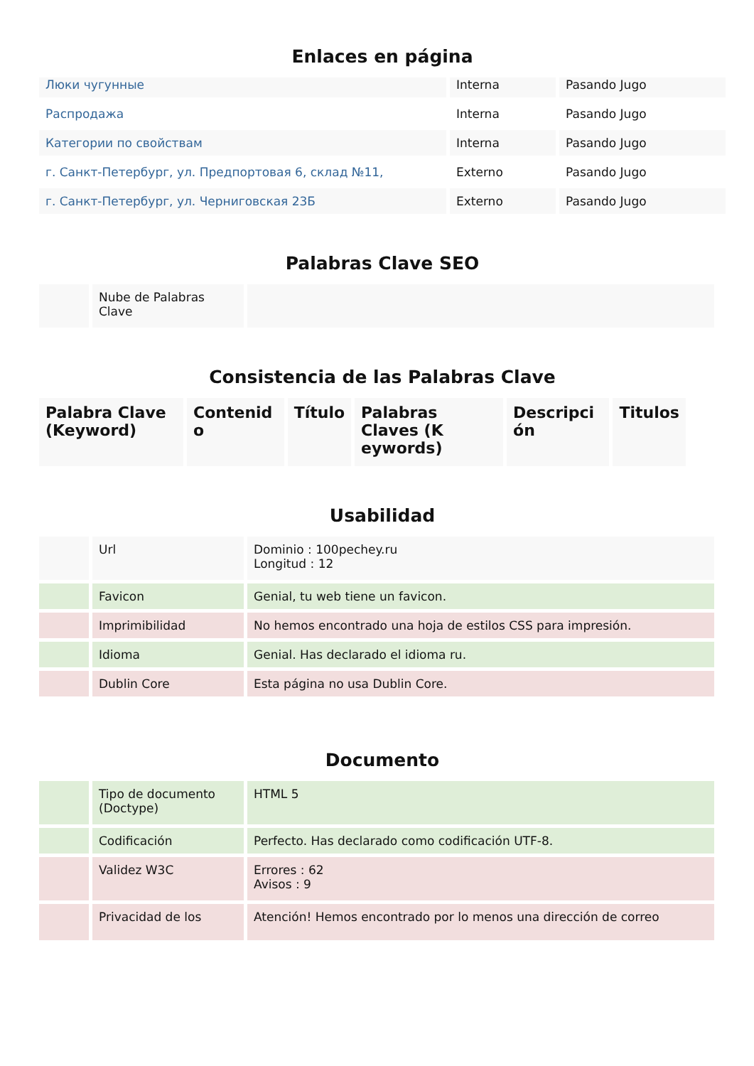Enlaces en página
| Люки чугунные | Interna | Pasando Jugo |
| Распродажа | Interna | Pasando Jugo |
| Категории по свойствам | Interna | Pasando Jugo |
| г. Санкт-Петербург, ул. Предпортовая 6, склад №11, | Externo | Pasando Jugo |
| г. Санкт-Петербург, ул. Черниговская 23Б | Externo | Pasando Jugo |
Palabras Clave SEO
| | Nube de Palabras Clave | |
Consistencia de las Palabras Clave
| Palabra Clave (Keyword) | Contenid o | Título | Palabras Claves (K eywords) | Descripci ón | Titulos |
| --- | --- | --- | --- | --- | --- |
Usabilidad
| | Url | Dominio : 100pechey.ru Longitud : 12 |
| | Favicon | Genial, tu web tiene un favicon. |
| | Imprimibilidad | No hemos encontrado una hoja de estilos CSS para impresión. |
| | Idioma | Genial. Has declarado el idioma ru. |
| | Dublin Core | Esta página no usa Dublin Core. |
Documento
| | Tipo de documento (Doctype) | HTML 5 |
| | Codificación | Perfecto. Has declarado como codificación UTF-8. |
| | Validez W3C | Errores : 62 Avisos : 9 |
| | Privacidad de los | Atención! Hemos encontrado por lo menos una dirección de correo |